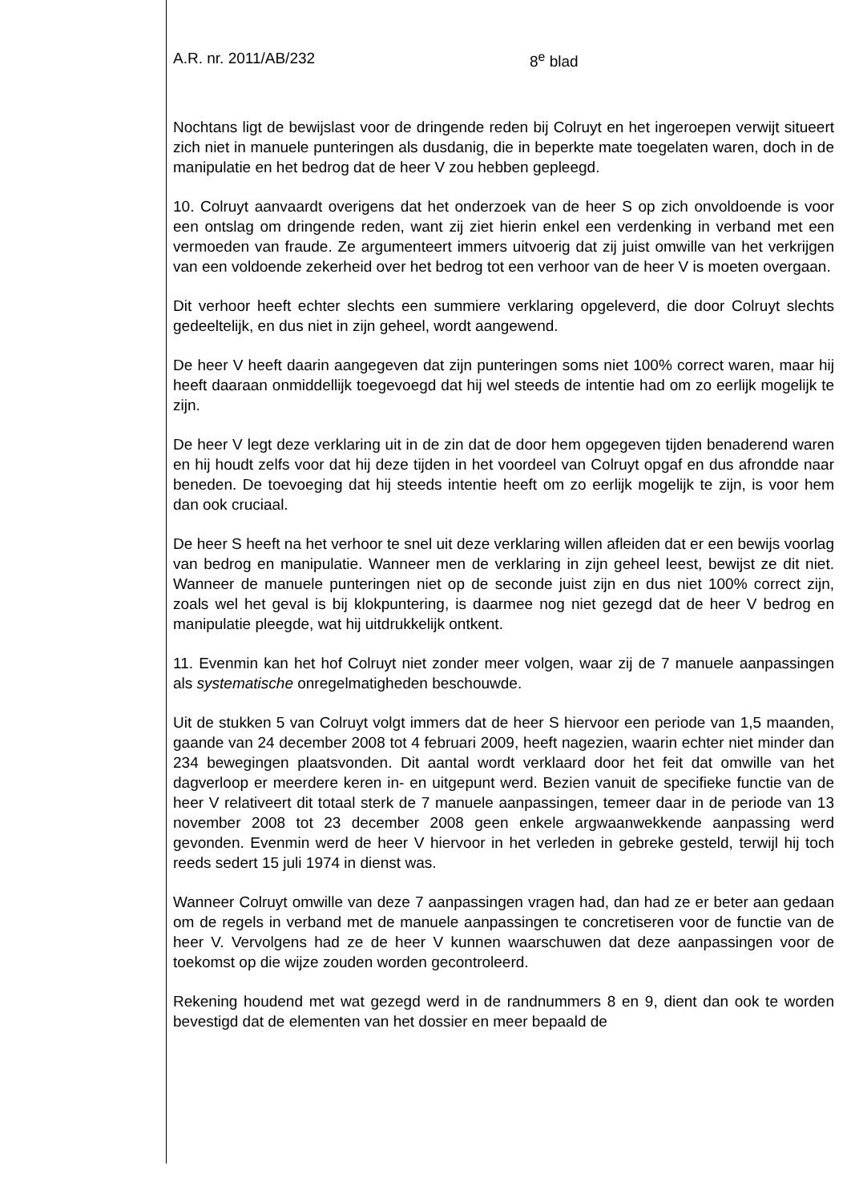A.R. nr. 2011/AB/232 8<sup>e</sup> blad
Nochtans ligt de bewijslast voor de dringende reden bij Colruyt en het ingeroepen verwijt situeert zich niet in manuele punteringen als dusdanig, die in beperkte mate toegelaten waren, doch in de manipulatie en het bedrog dat de heer V zou hebben gepleegd.
10. Colruyt aanvaardt overigens dat het onderzoek van de heer S op zich onvoldoende is voor een ontslag om dringende reden, want zij ziet hierin enkel een verdenking in verband met een vermoeden van fraude. Ze argumenteert immers uitvoerig dat zij juist omwille van het verkrijgen van een voldoende zekerheid over het bedrog tot een verhoor van de heer V is moeten overgaan.
Dit verhoor heeft echter slechts een summiere verklaring opgeleverd, die door Colruyt slechts gedeeltelijk, en dus niet in zijn geheel, wordt aangewend.
De heer V heeft daarin aangegeven dat zijn punteringen soms niet 100% correct waren, maar hij heeft daaraan onmiddellijk toegevoegd dat hij wel steeds de intentie had om zo eerlijk mogelijk te zijn.
De heer V legt deze verklaring uit in de zin dat de door hem opgegeven tijden benaderend waren en hij houdt zelfs voor dat hij deze tijden in het voordeel van Colruyt opgaf en dus afrondde naar beneden. De toevoeging dat hij steeds intentie heeft om zo eerlijk mogelijk te zijn, is voor hem dan ook cruciaal.
De heer S heeft na het verhoor te snel uit deze verklaring willen afleiden dat er een bewijs voorlag van bedrog en manipulatie. Wanneer men de verklaring in zijn geheel leest, bewijst ze dit niet. Wanneer de manuele punteringen niet op de seconde juist zijn en dus niet 100% correct zijn, zoals wel het geval is bij klokpuntering, is daarmee nog niet gezegd dat de heer V bedrog en manipulatie pleegde, wat hij uitdrukkelijk ontkent.
11. Evenmin kan het hof Colruyt niet zonder meer volgen, waar zij de 7 manuele aanpassingen als systematische onregelmatigheden beschouwde.
Uit de stukken 5 van Colruyt volgt immers dat de heer S hiervoor een periode van 1,5 maanden, gaande van 24 december 2008 tot 4 februari 2009, heeft nagezien, waarin echter niet minder dan 234 bewegingen plaatsvonden. Dit aantal wordt verklaard door het feit dat omwille van het dagverloop er meerdere keren in- en uitgepunt werd. Bezien vanuit de specifieke functie van de heer V relativeert dit totaal sterk de 7 manuele aanpassingen, temeer daar in de periode van 13 november 2008 tot 23 december 2008 geen enkele argwaanwekkende aanpassing werd gevonden. Evenmin werd de heer V hiervoor in het verleden in gebreke gesteld, terwijl hij toch reeds sedert 15 juli 1974 in dienst was.
Wanneer Colruyt omwille van deze 7 aanpassingen vragen had, dan had ze er beter aan gedaan om de regels in verband met de manuele aanpassingen te concretiseren voor de functie van de heer V. Vervolgens had ze de heer V kunnen waarschuwen dat deze aanpassingen voor de toekomst op die wijze zouden worden gecontroleerd.
Rekening houdend met wat gezegd werd in de randnummers 8 en 9, dient dan ook te worden bevestigd dat de elementen van het dossier en meer bepaald de